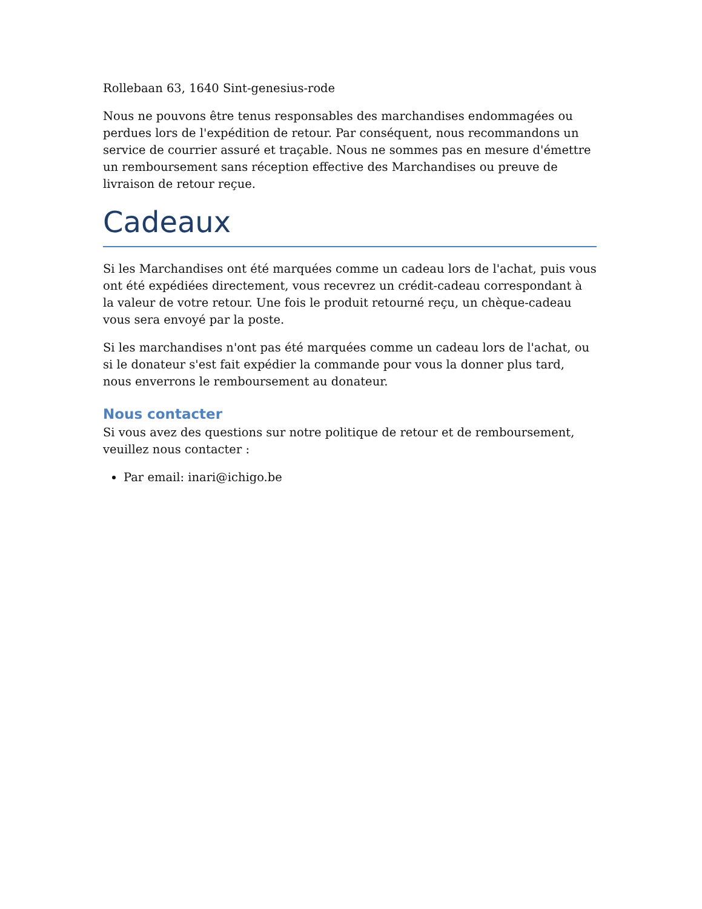Rollebaan 63, 1640 Sint-genesius-rode
Nous ne pouvons être tenus responsables des marchandises endommagées ou perdues lors de l'expédition de retour. Par conséquent, nous recommandons un service de courrier assuré et traçable. Nous ne sommes pas en mesure d'émettre un remboursement sans réception effective des Marchandises ou preuve de livraison de retour reçue.
Cadeaux
Si les Marchandises ont été marquées comme un cadeau lors de l'achat, puis vous ont été expédiées directement, vous recevrez un crédit-cadeau correspondant à la valeur de votre retour. Une fois le produit retourné reçu, un chèque-cadeau vous sera envoyé par la poste.
Si les marchandises n'ont pas été marquées comme un cadeau lors de l'achat, ou si le donateur s'est fait expédier la commande pour vous la donner plus tard, nous enverrons le remboursement au donateur.
Nous contacter
Si vous avez des questions sur notre politique de retour et de remboursement, veuillez nous contacter :
Par email: inari@ichigo.be